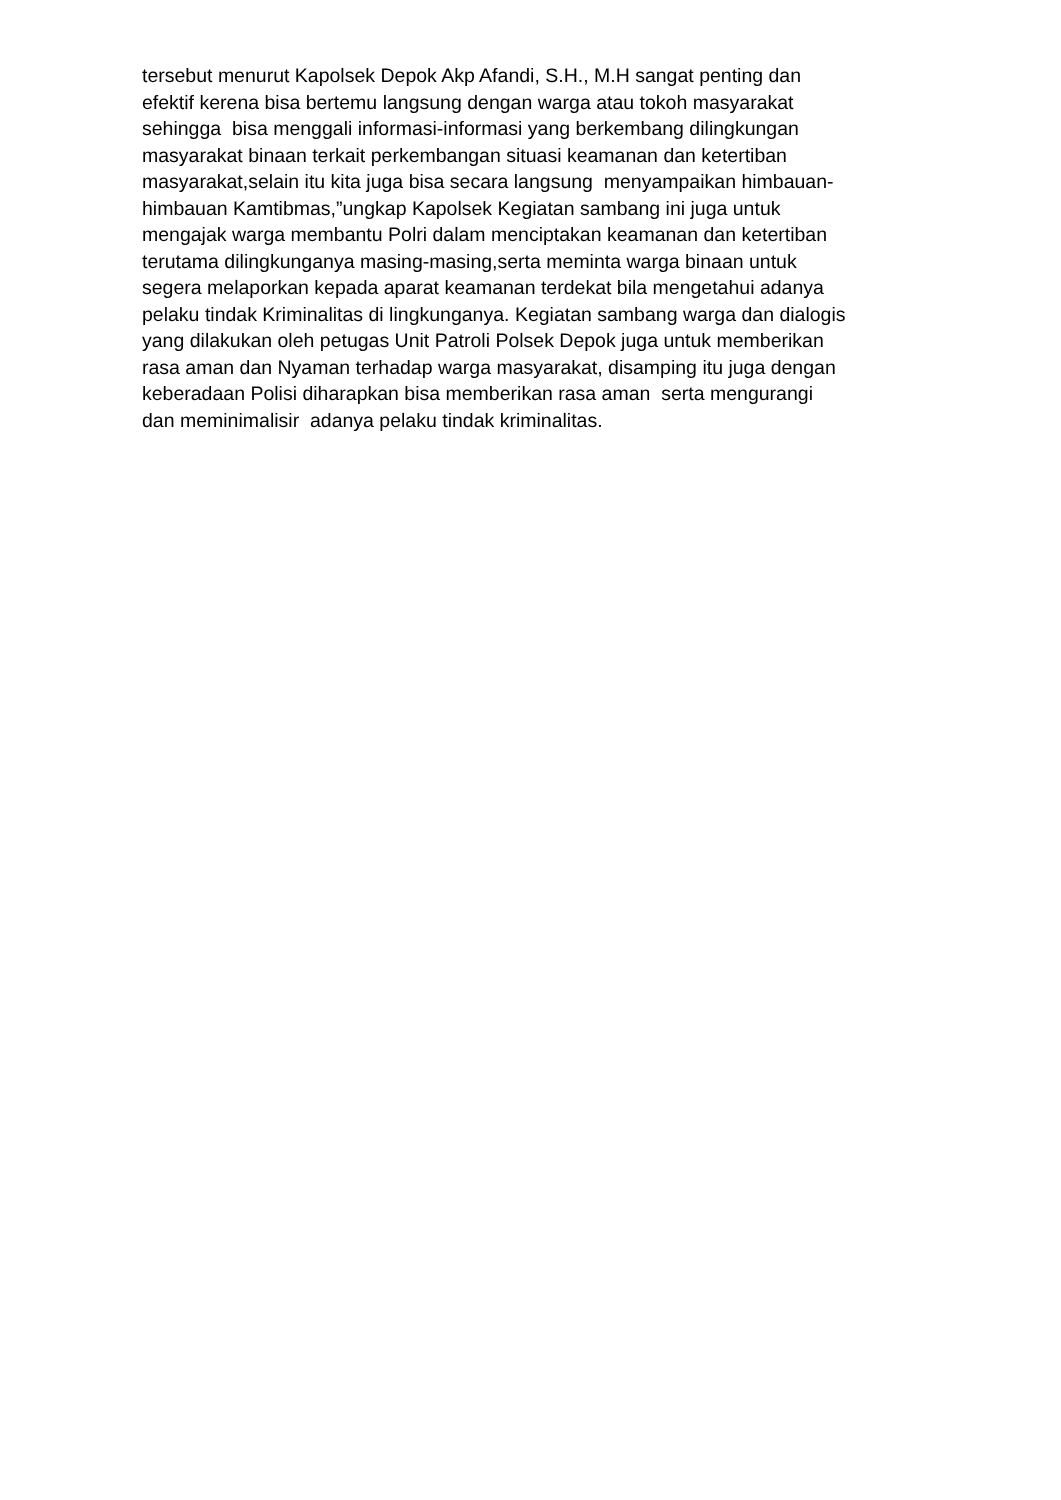tersebut menurut Kapolsek Depok Akp Afandi, S.H., M.H sangat penting dan
efektif kerena bisa bertemu langsung dengan warga atau tokoh masyarakat
sehingga bisa menggali informasi-informasi yang berkembang dilingkungan
masyarakat binaan terkait perkembangan situasi keamanan dan ketertiban
masyarakat,selain itu kita juga bisa secara langsung menyampaikan himbauan-
himbauan Kamtibmas,”ungkap Kapolsek Kegiatan sambang ini juga untuk
mengajak warga membantu Polri dalam menciptakan keamanan dan ketertiban
terutama dilingkunganya masing-masing,serta meminta warga binaan untuk
segera melaporkan kepada aparat keamanan terdekat bila mengetahui adanya
pelaku tindak Kriminalitas di lingkunganya. Kegiatan sambang warga dan dialogis
yang dilakukan oleh petugas Unit Patroli Polsek Depok juga untuk memberikan
rasa aman dan Nyaman terhadap warga masyarakat, disamping itu juga dengan
keberadaan Polisi diharapkan bisa memberikan rasa aman serta mengurangi
dan meminimalisir adanya pelaku tindak kriminalitas.